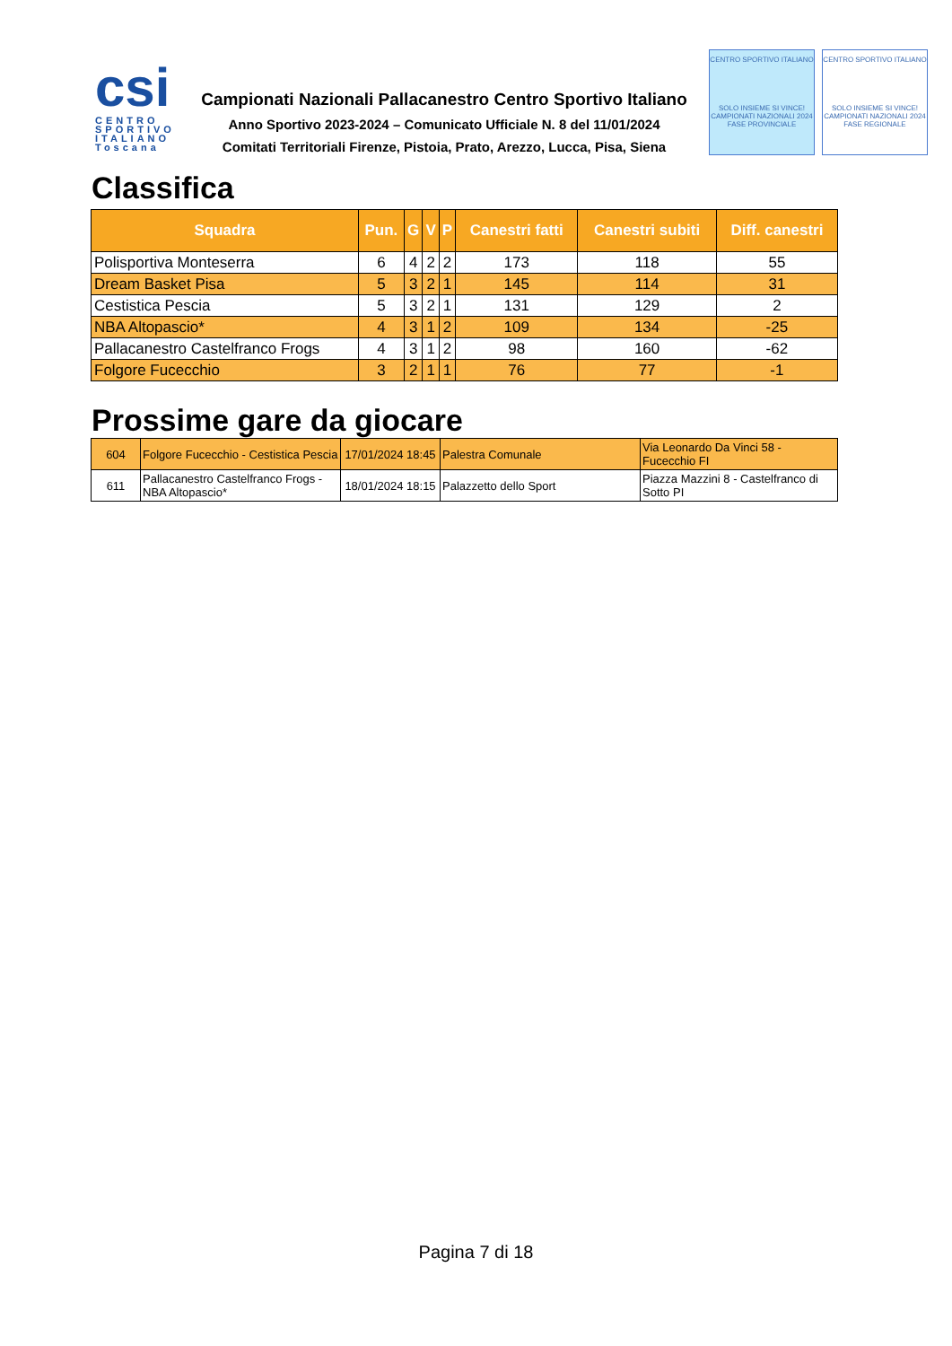csi
CENTRO SPORTIVO ITALIANO
Toscana
Campionati Nazionali Pallacanestro Centro Sportivo Italiano
Anno Sportivo 2023-2024 – Comunicato Ufficiale N. 8 del 11/01/2024
Comitati Territoriali Firenze, Pistoia, Prato, Arezzo, Lucca, Pisa, Siena
CENTRO SPORTIVO ITALIANO
SOLO INSIEME SI VINCE!
CAMPIONATI NAZIONALI 2024
FASE PROVINCIALE
CENTRO SPORTIVO ITALIANO
SOLO INSIEME SI VINCE!
CAMPIONATI NAZIONALI 2024
FASE REGIONALE
Classifica
| Squadra | Pun. | G | V | P | Canestri fatti | Canestri subiti | Diff. canestri |
| --- | --- | --- | --- | --- | --- | --- | --- |
| Polisportiva Monteserra | 6 | 4 | 2 | 2 | 173 | 118 | 55 |
| Dream Basket Pisa | 5 | 3 | 2 | 1 | 145 | 114 | 31 |
| Cestistica Pescia | 5 | 3 | 2 | 1 | 131 | 129 | 2 |
| NBA Altopascio* | 4 | 3 | 1 | 2 | 109 | 134 | -25 |
| Pallacanestro Castelfranco Frogs | 4 | 3 | 1 | 2 | 98 | 160 | -62 |
| Folgore Fucecchio | 3 | 2 | 1 | 1 | 76 | 77 | -1 |
Prossime gare da giocare
| 604 | Folgore Fucecchio - Cestistica Pescia | 17/01/2024 18:45 | Palestra Comunale | Via Leonardo Da Vinci 58 - Fucecchio FI |
| 611 | Pallacanestro Castelfranco Frogs - NBA Altopascio* | 18/01/2024 18:15 | Palazzetto dello Sport | Piazza Mazzini 8 - Castelfranco di Sotto PI |
Pagina 7 di 18